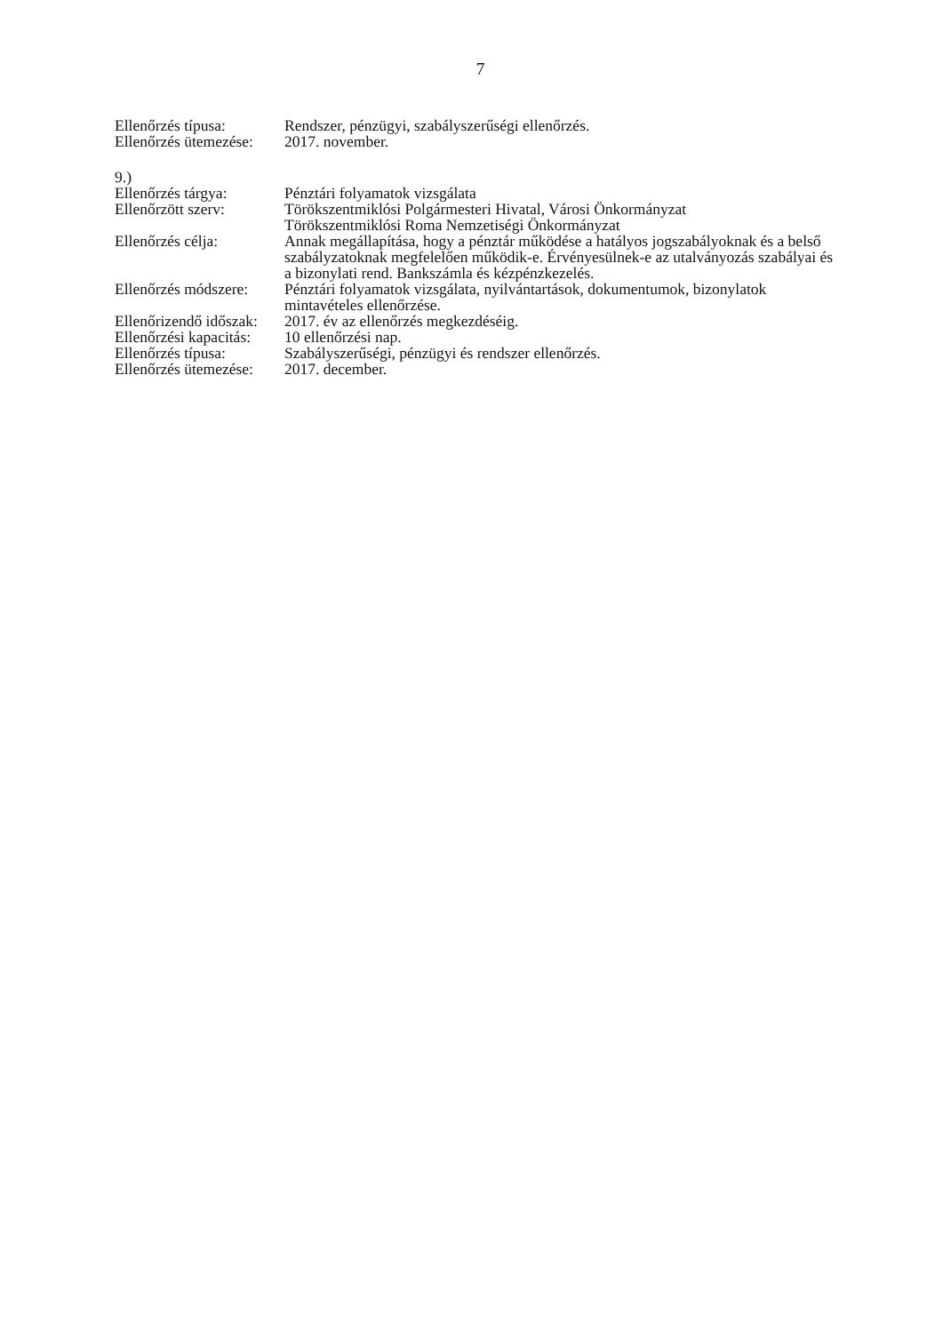7
Ellenőrzés típusa: Rendszer, pénzügyi, szabályszerűségi ellenőrzés.
Ellenőrzés ütemezése:
2017. november.
9.)
Ellenőrzés tárgya: Pénztári folyamatok vizsgálata
Ellenőrzött szerv: Törökszentmiklósi Polgármesteri Hivatal, Városi Önkormányzat
Törökszentmiklósi Roma Nemzetiségi Önkormányzat
Ellenőrzés célja: Annak megállapítása, hogy a pénztár működése a hatályos jogszabályoknak és a belső szabályzatoknak megfelelően működik-e. Érvényesülnek-e az utalványozás szabályai és a bizonylati rend. Bankszámla és kézpénzkezelés.
Ellenőrzés módszere:
Pénztári folyamatok vizsgálata, nyilvántartások, dokumentumok, bizonylatok mintavételes ellenőrzése.
Ellenőrizendő időszak:
2017. év az ellenőrzés megkezdéséig.
Ellenőrzési kapacitás:
10 ellenőrzési nap.
Ellenőrzés típusa: Szabályszerűségi, pénzügyi és rendszer ellenőrzés.
Ellenőrzés ütemezése:
2017. december.